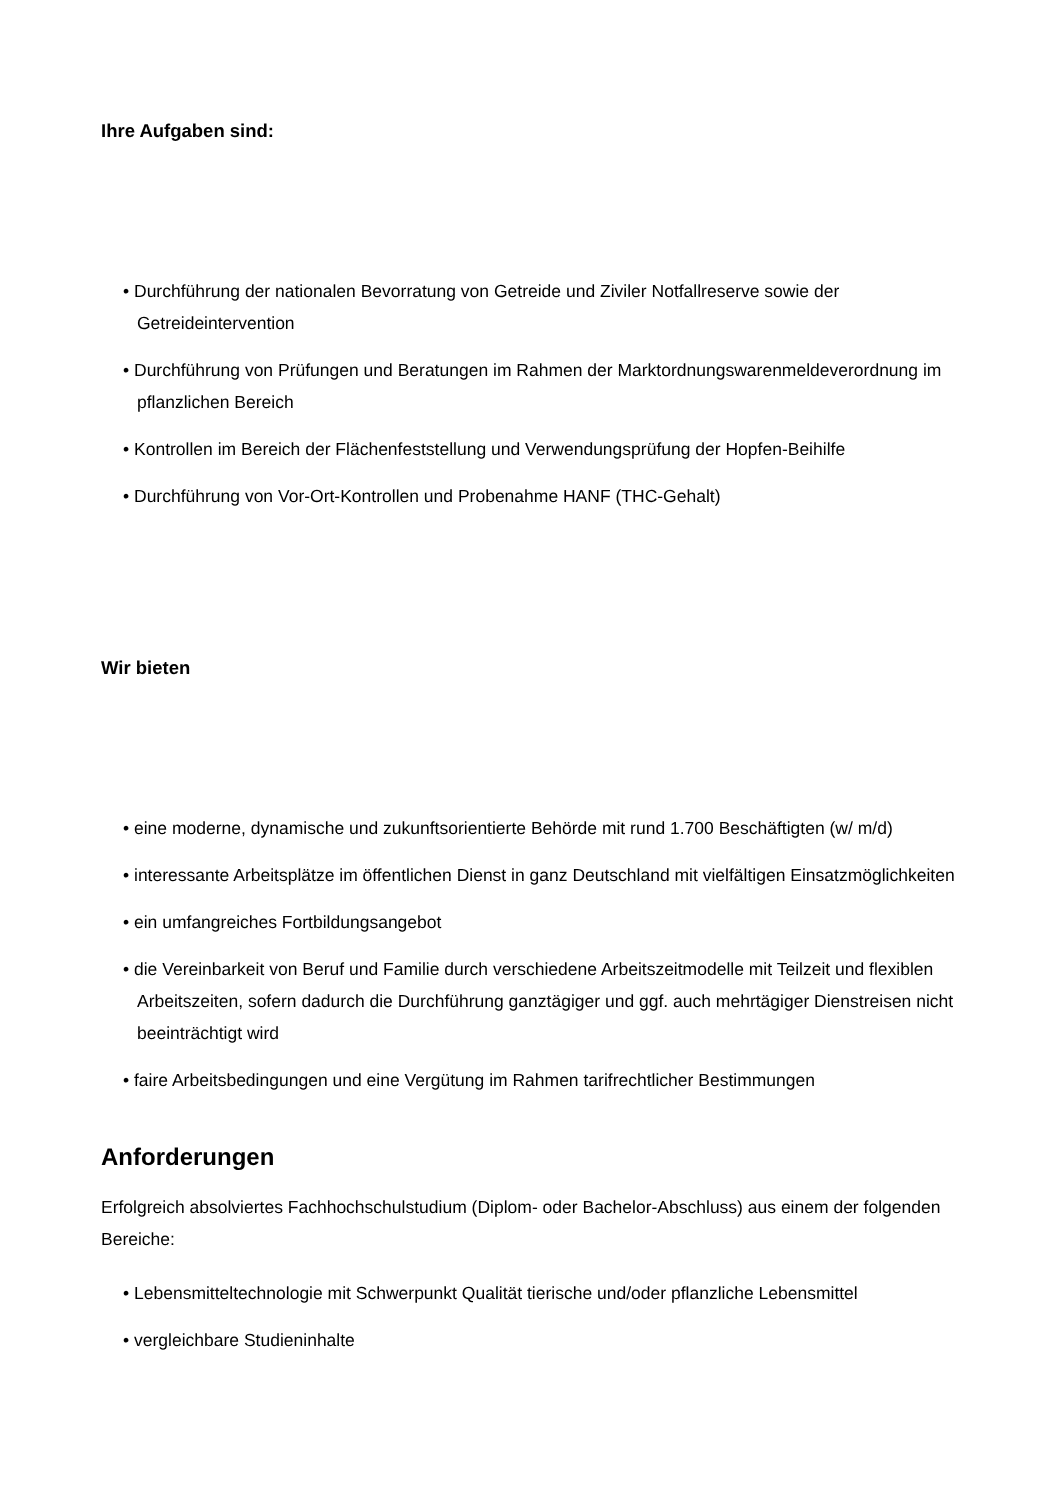Ihre Aufgaben sind:
• Durchführung der nationalen Bevorratung von Getreide und Ziviler Notfallreserve sowie der Getreideintervention
• Durchführung von Prüfungen und Beratungen im Rahmen der Marktordnungswarenmeldeverordnung im pflanzlichen Bereich
• Kontrollen im Bereich der Flächenfeststellung und Verwendungsprüfung der Hopfen-Beihilfe
• Durchführung von Vor-Ort-Kontrollen und Probenahme HANF (THC-Gehalt)
Wir bieten
• eine moderne, dynamische und zukunftsorientierte Behörde mit rund 1.700 Beschäftigten (w/ m/d)
• interessante Arbeitsplätze im öffentlichen Dienst in ganz Deutschland mit vielfältigen Einsatzmöglichkeiten
• ein umfangreiches Fortbildungsangebot
• die Vereinbarkeit von Beruf und Familie durch verschiedene Arbeitszeitmodelle mit Teilzeit und flexiblen Arbeitszeiten, sofern dadurch die Durchführung ganztägiger und ggf. auch mehrtägiger Dienstreisen nicht beeinträchtigt wird
• faire Arbeitsbedingungen und eine Vergütung im Rahmen tarifrechtlicher Bestimmungen
Anforderungen
Erfolgreich absolviertes Fachhochschulstudium (Diplom- oder Bachelor-Abschluss) aus einem der folgenden Bereiche:
• Lebensmitteltechnologie mit Schwerpunkt Qualität tierische und/oder pflanzliche Lebensmittel
• vergleichbare Studieninhalte